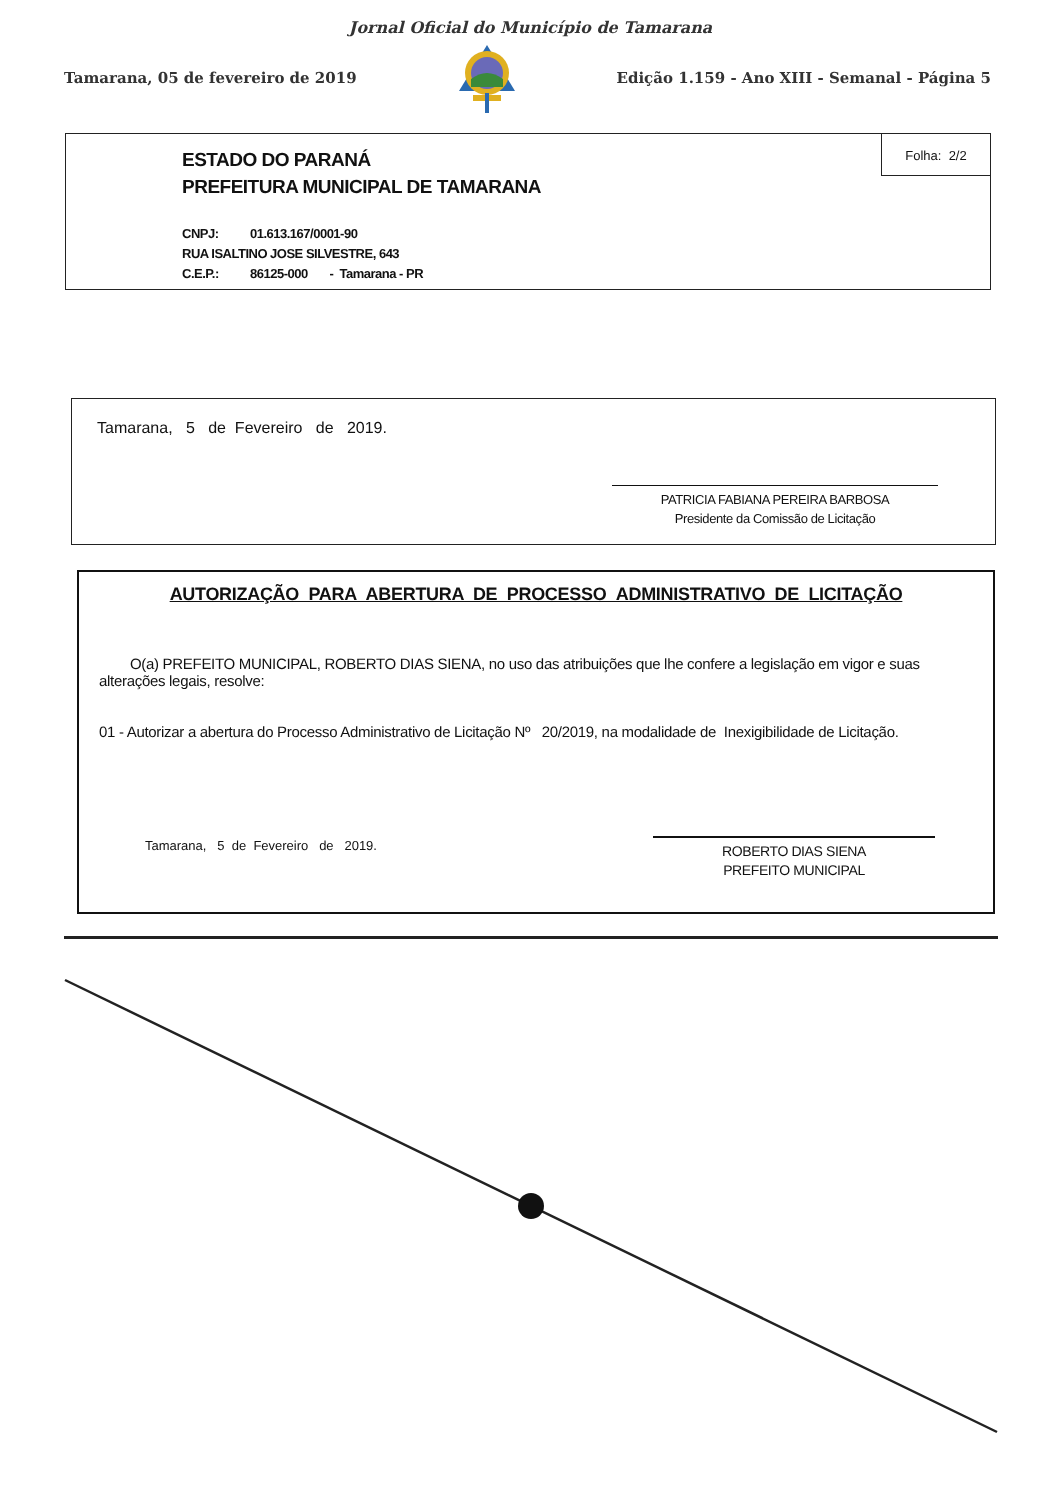Jornal Oficial do Município de Tamarana
Tamarana, 05 de fevereiro de 2019
Edição 1.159 - Ano XIII - Semanal - Página 5
Folha: 2/2
ESTADO DO PARANÁ
PREFEITURA MUNICIPAL DE TAMARANA
CNPJ: 01.613.167/0001-90
RUA ISALTINO JOSE SILVESTRE, 643
C.E.P.: 86125-000 - Tamarana - PR
Tamarana, 5 de Fevereiro de 2019.
PATRICIA FABIANA PEREIRA BARBOSA
Presidente da Comissão de Licitação
AUTORIZAÇÃO PARA ABERTURA DE PROCESSO ADMINISTRATIVO DE LICITAÇÃO
O(a) PREFEITO MUNICIPAL, ROBERTO DIAS SIENA, no uso das atribuições que lhe confere a legislação em vigor e suas alterações legais, resolve:
01 - Autorizar a abertura do Processo Administrativo de Licitação Nº 20/2019, na modalidade de Inexigibilidade de Licitação.
Tamarana, 5 de Fevereiro de 2019.
ROBERTO DIAS SIENA
PREFEITO MUNICIPAL